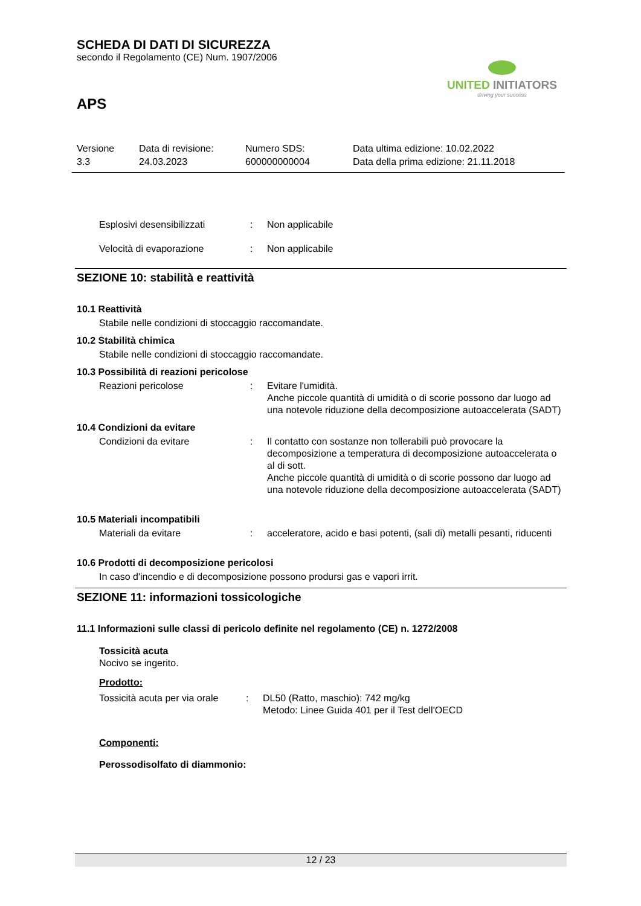SCHEDA DI DATI DI SICUREZZA
secondo il Regolamento (CE) Num. 1907/2006
UNITED INITIATORS
driving your success
APS
Versione
3.3
Data di revisione:
24.03.2023
Numero SDS:
600000000004
Data ultima edizione: 10.02.2022
Data della prima edizione: 21.11.2018
Esplosivi desensibilizzati : Non applicabile
Velocità di evaporazione : Non applicabile
SEZIONE 10: stabilità e reattività
10.1 Reattività
Stabile nelle condizioni di stoccaggio raccomandate.
10.2 Stabilità chimica
Stabile nelle condizioni di stoccaggio raccomandate.
10.3 Possibilità di reazioni pericolose
Reazioni pericolose : Evitare l'umidità.
Anche piccole quantità di umidità o di scorie possono dar luogo ad una notevole riduzione della decomposizione autoaccelerata (SADT)
10.4 Condizioni da evitare
Condizioni da evitare : Il contatto con sostanze non tollerabili può provocare la decomposizione a temperatura di decomposizione autoaccelerata o al di sott.
Anche piccole quantità di umidità o di scorie possono dar luogo ad una notevole riduzione della decomposizione autoaccelerata (SADT)
10.5 Materiali incompatibili
Materiali da evitare : acceleratore, acido e basi potenti, (sali di) metalli pesanti, riducenti
10.6 Prodotti di decomposizione pericolosi
In caso d'incendio e di decomposizione possono prodursi gas e vapori irrit.
SEZIONE 11: informazioni tossicologiche
11.1 Informazioni sulle classi di pericolo definite nel regolamento (CE) n. 1272/2008
Tossicità acuta
Nocivo se ingerito.
Prodotto:
Tossicità acuta per via orale
: DL50 (Ratto, maschio): 742 mg/kg
Metodo: Linee Guida 401 per il Test dell'OECD
Componenti:
Perossodisolfato di diammonio:
12 / 23